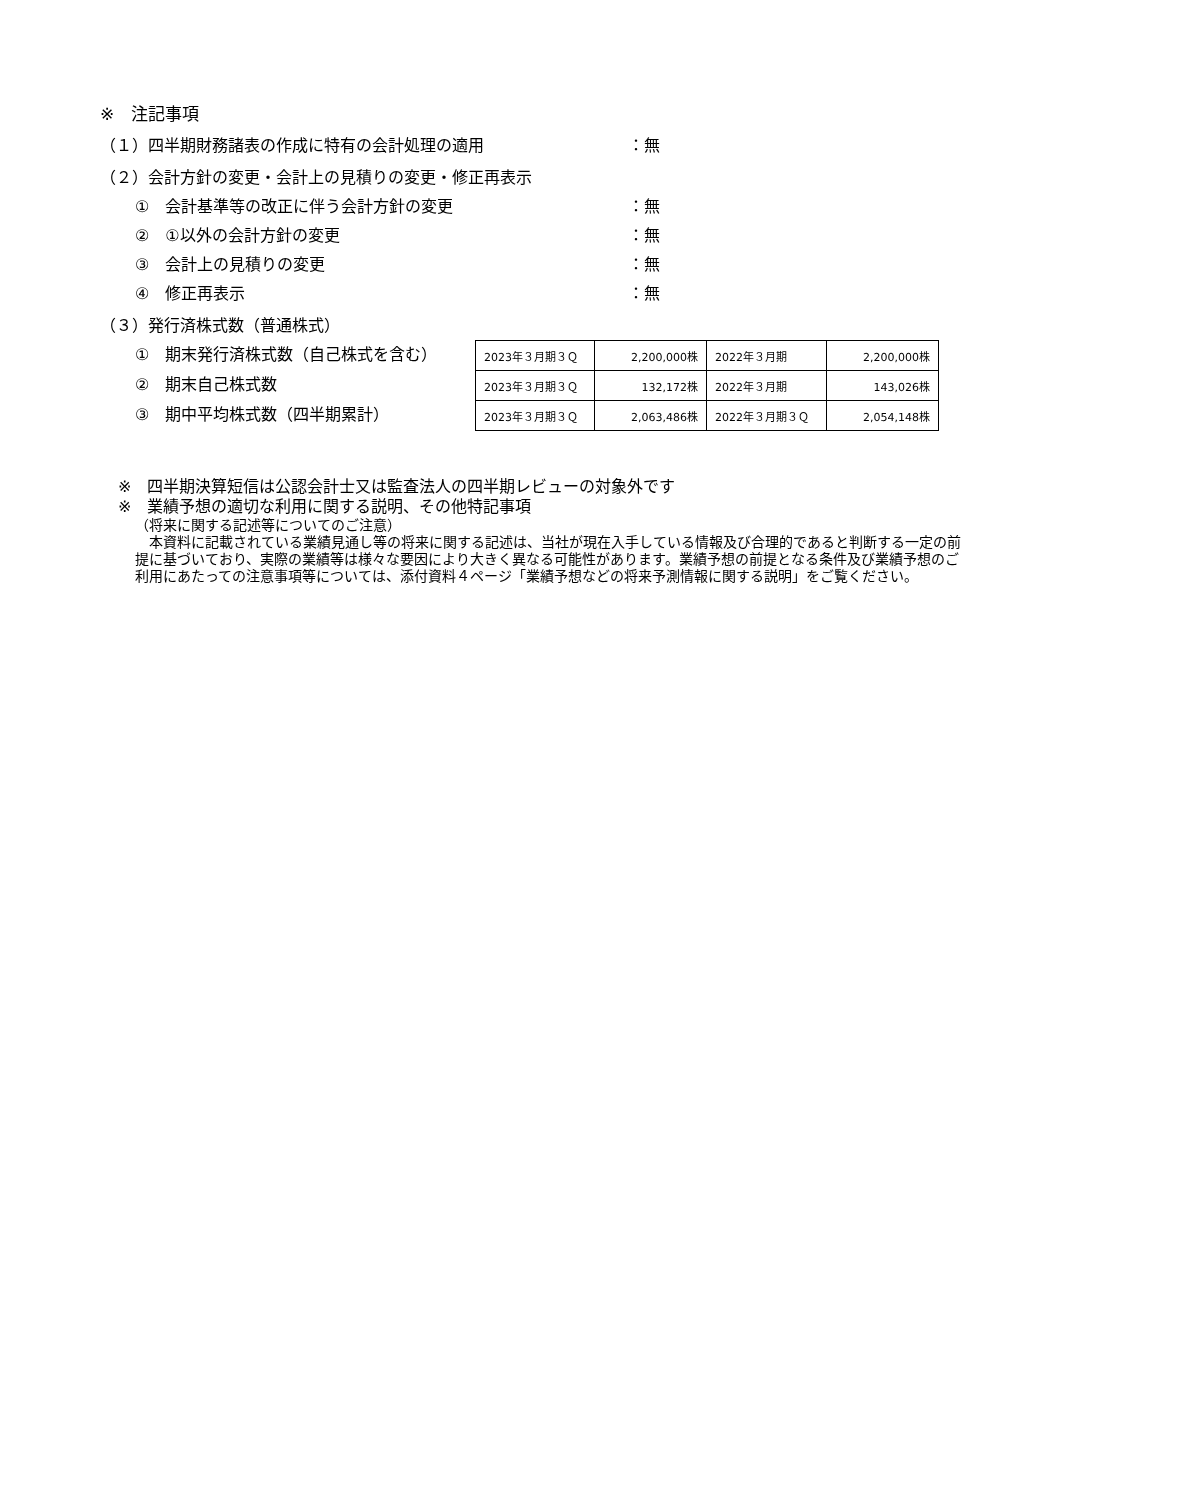※　注記事項
（１）四半期財務諸表の作成に特有の会計処理の適用 ：無
（２）会計方針の変更・会計上の見積りの変更・修正再表示
①　会計基準等の改正に伴う会計方針の変更 ：無
②　①以外の会計方針の変更 ：無
③　会計上の見積りの変更 ：無
④　修正再表示 ：無
（３）発行済株式数（普通株式）
①　期末発行済株式数（自己株式を含む）
②　期末自己株式数
③　期中平均株式数（四半期累計）
| 2023年３月期３Ｑ | 2,200,000株 | 2022年３月期 | 2,200,000株 |
| 2023年３月期３Ｑ | 132,172株 | 2022年３月期 | 143,026株 |
| 2023年３月期３Ｑ | 2,063,486株 | 2022年３月期３Ｑ | 2,054,148株 |
※　四半期決算短信は公認会計士又は監査法人の四半期レビューの対象外です
※　業績予想の適切な利用に関する説明、その他特記事項
（将来に関する記述等についてのご注意）
　本資料に記載されている業績見通し等の将来に関する記述は、当社が現在入手している情報及び合理的であると判断する一定の前提に基づいており、実際の業績等は様々な要因により大きく異なる可能性があります。業績予想の前提となる条件及び業績予想のご利用にあたっての注意事項等については、添付資料４ページ「業績予想などの将来予測情報に関する説明」をご覧ください。